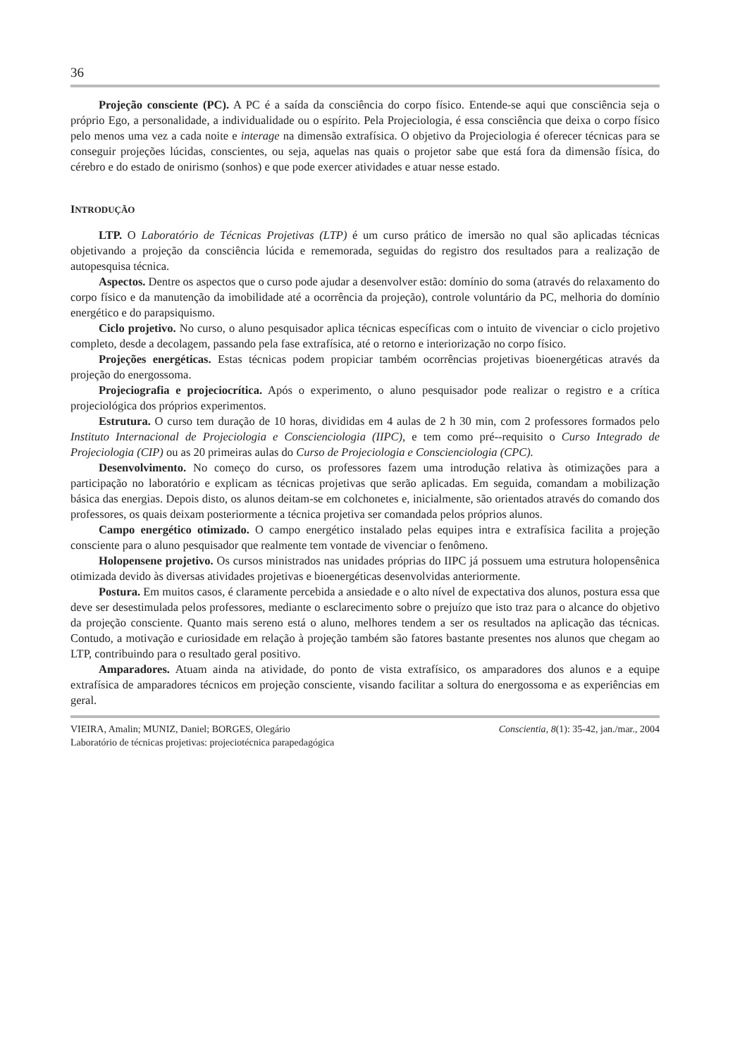36
Projeção consciente (PC). A PC é a saída da consciência do corpo físico. Entende-se aqui que consciência seja o próprio Ego, a personalidade, a individualidade ou o espírito. Pela Projeciologia, é essa consciência que deixa o corpo físico pelo menos uma vez a cada noite e interage na dimensão extrafísica. O objetivo da Projeciologia é oferecer técnicas para se conseguir projeções lúcidas, conscientes, ou seja, aquelas nas quais o projetor sabe que está fora da dimensão física, do cérebro e do estado de onirismo (sonhos) e que pode exercer atividades e atuar nesse estado.
INTRODUÇÃO
LTP. O Laboratório de Técnicas Projetivas (LTP) é um curso prático de imersão no qual são aplicadas técnicas objetivando a projeção da consciência lúcida e rememorada, seguidas do registro dos resultados para a realização de autopesquisa técnica.
Aspectos. Dentre os aspectos que o curso pode ajudar a desenvolver estão: domínio do soma (através do relaxamento do corpo físico e da manutenção da imobilidade até a ocorrência da projeção), controle voluntário da PC, melhoria do domínio energético e do parapsiquismo.
Ciclo projetivo. No curso, o aluno pesquisador aplica técnicas específicas com o intuito de vivenciar o ciclo projetivo completo, desde a decolagem, passando pela fase extrafísica, até o retorno e interiorização no corpo físico.
Projeções energéticas. Estas técnicas podem propiciar também ocorrências projetivas bioenergéticas através da projeção do energossoma.
Projeciografia e projeciocrítica. Após o experimento, o aluno pesquisador pode realizar o registro e a crítica projeciológica dos próprios experimentos.
Estrutura. O curso tem duração de 10 horas, divididas em 4 aulas de 2 h 30 min, com 2 professores formados pelo Instituto Internacional de Projeciologia e Conscienciologia (IIPC), e tem como pré--requisito o Curso Integrado de Projeciologia (CIP) ou as 20 primeiras aulas do Curso de Projeciologia e Conscienciologia (CPC).
Desenvolvimento. No começo do curso, os professores fazem uma introdução relativa às otimizações para a participação no laboratório e explicam as técnicas projetivas que serão aplicadas. Em seguida, comandam a mobilização básica das energias. Depois disto, os alunos deitam-se em colchonetes e, inicialmente, são orientados através do comando dos professores, os quais deixam posteriormente a técnica projetiva ser comandada pelos próprios alunos.
Campo energético otimizado. O campo energético instalado pelas equipes intra e extrafísica facilita a projeção consciente para o aluno pesquisador que realmente tem vontade de vivenciar o fenômeno.
Holopensene projetivo. Os cursos ministrados nas unidades próprias do IIPC já possuem uma estrutura holopensênica otimizada devido às diversas atividades projetivas e bioenergéticas desenvolvidas anteriormente.
Postura. Em muitos casos, é claramente percebida a ansiedade e o alto nível de expectativa dos alunos, postura essa que deve ser desestimulada pelos professores, mediante o esclarecimento sobre o prejuízo que isto traz para o alcance do objetivo da projeção consciente. Quanto mais sereno está o aluno, melhores tendem a ser os resultados na aplicação das técnicas. Contudo, a motivação e curiosidade em relação à projeção também são fatores bastante presentes nos alunos que chegam ao LTP, contribuindo para o resultado geral positivo.
Amparadores. Atuam ainda na atividade, do ponto de vista extrafísico, os amparadores dos alunos e a equipe extrafísica de amparadores técnicos em projeção consciente, visando facilitar a soltura do energossoma e as experiências em geral.
VIEIRA, Amalin; MUNIZ, Daniel; BORGES, Olegário Conscientia, 8(1): 35-42, jan./mar., 2004
Laboratório de técnicas projetivas: projeciotécnica parapedagógica